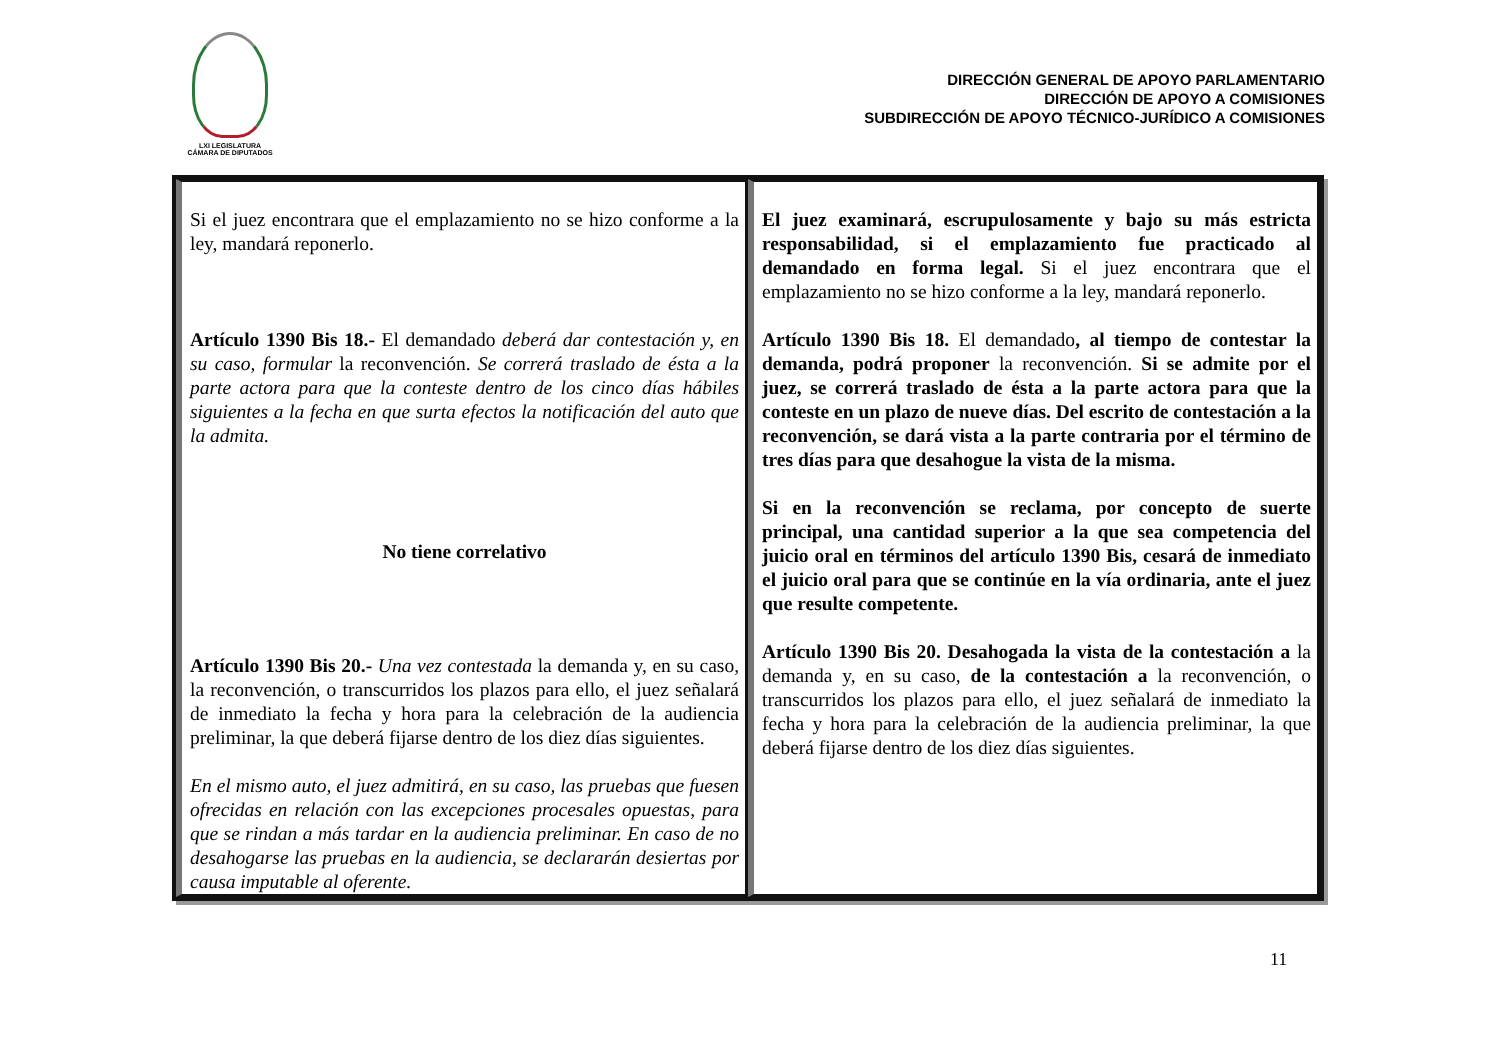LXI LEGISLATURA
CÁMARA DE DIPUTADOS
DIRECCIÓN GENERAL DE APOYO PARLAMENTARIO
DIRECCIÓN DE APOYO A COMISIONES
SUBDIRECCIÓN DE APOYO TÉCNICO-JURÍDICO A COMISIONES
| Si el juez encontrara que el emplazamiento no se hizo conforme a la ley, mandará reponerlo. Artículo 1390 Bis 18.- El demandado deberá dar contestación y, en su caso, formular la reconvención. Se correrá traslado de ésta a la parte actora para que la conteste dentro de los cinco días hábiles siguientes a la fecha en que surta efectos la notificación del auto que la admita. No tiene correlativo Artículo 1390 Bis 20.- Una vez contestada la demanda y, en su caso, la reconvención, o transcurridos los plazos para ello, el juez señalará de inmediato la fecha y hora para la celebración de la audiencia preliminar, la que deberá fijarse dentro de los diez días siguientes. En el mismo auto, el juez admitirá, en su caso, las pruebas que fuesen ofrecidas en relación con las excepciones procesales opuestas, para que se rindan a más tardar en la audiencia preliminar. En caso de no desahogarse las pruebas en la audiencia, se declararán desiertas por causa imputable al oferente. | El juez examinará, escrupulosamente y bajo su más estricta responsabilidad, si el emplazamiento fue practicado al demandado en forma legal. Si el juez encontrara que el emplazamiento no se hizo conforme a la ley, mandará reponerlo. Artículo 1390 Bis 18. El demandado , al tiempo de contestar la demanda, podrá proponer la reconvención. Si se admite por el juez, se correrá traslado de ésta a la parte actora para que la conteste en un plazo de nueve días. Del escrito de contestación a la reconvención, se dará vista a la parte contraria por el término de tres días para que desahogue la vista de la misma. Si en la reconvención se reclama, por concepto de suerte principal, una cantidad superior a la que sea competencia del juicio oral en términos del artículo 1390 Bis, cesará de inmediato el juicio oral para que se continúe en la vía ordinaria, ante el juez que resulte competente. Artículo 1390 Bis 20. Desahogada la vista de la contestación a la demanda y, en su caso, de la contestación a la reconvención, o transcurridos los plazos para ello, el juez señalará de inmediato la fecha y hora para la celebración de la audiencia preliminar, la que deberá fijarse dentro de los diez días siguientes. |
11